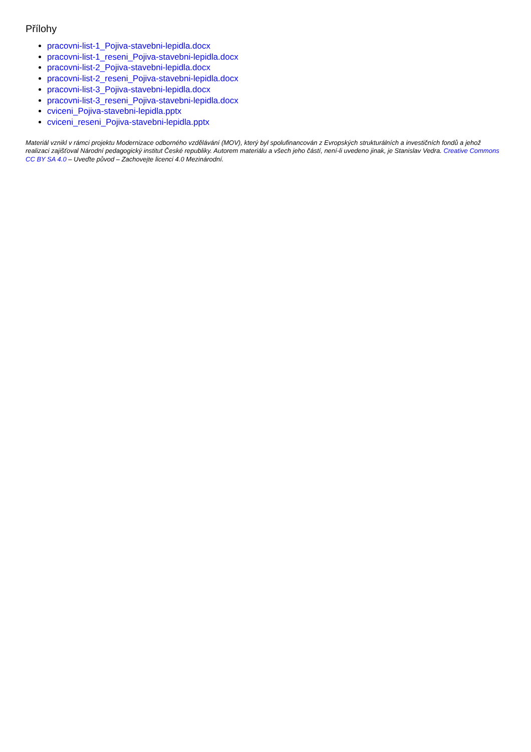Přílohy
pracovni-list-1_Pojiva-stavebni-lepidla.docx
pracovni-list-1_reseni_Pojiva-stavebni-lepidla.docx
pracovni-list-2_Pojiva-stavebni-lepidla.docx
pracovni-list-2_reseni_Pojiva-stavebni-lepidla.docx
pracovni-list-3_Pojiva-stavebni-lepidla.docx
pracovni-list-3_reseni_Pojiva-stavebni-lepidla.docx
cviceni_Pojiva-stavebni-lepidla.pptx
cviceni_reseni_Pojiva-stavebni-lepidla.pptx
Materiál vznikl v rámci projektu Modernizace odborného vzdělávání (MOV), který byl spolufinancován z Evropských strukturálních a investičních fondů a jehož realizaci zajišťoval Národní pedagogický institut České republiky. Autorem materiálu a všech jeho částí, není-li uvedeno jinak, je Stanislav Vedra. Creative Commons CC BY SA 4.0 – Uveďte původ – Zachovejte licenci 4.0 Mezinárodní.